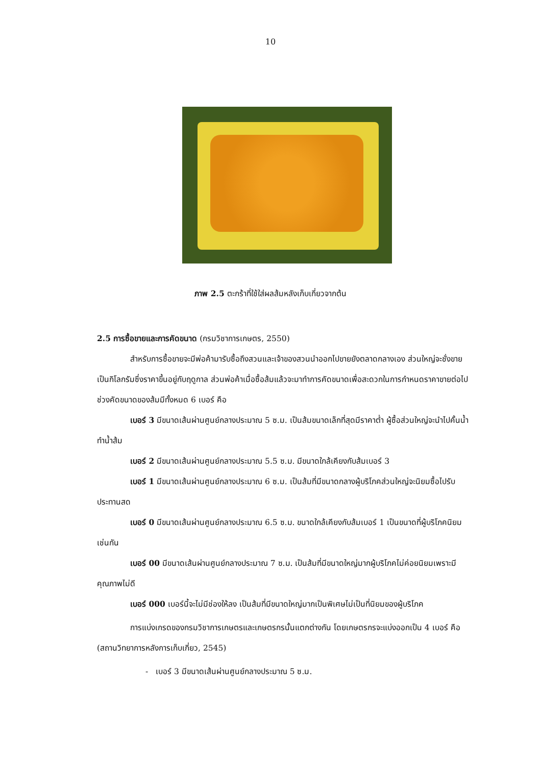10
ภาพ 2.5 ตะกร้าที่ใช้ใส่ผลส้มหลังเก็บเกี่ยวจากต้น
2.5 การซื้อขายและการคัดขนาด (กรมวิชาการเกษตร, 2550)
สำหรับการซื้อขายจะมีพ่อค้ามารับซื้อถึงสวนและเจ้าของสวนนำออกไปขายยังตลาดกลางเอง ส่วนใหญ่จะชั่งขายเป็นกิโลกรัมซึ่งราคาขึ้นอยู่กับฤดูกาล ส่วนพ่อค้าเมื่อซื้อส้มแล้วจะมาทำการคัดขนาดเพื่อสะดวกในการกำหนดราคาขายต่อไป ช่วงคัดขนาดของส้มมีทั้งหมด 6 เบอร์ คือ
เบอร์ 3 มีขนาดเส้นผ่านศูนย์กลางประมาณ 5 ซ.ม. เป็นส้มขนาดเล็กที่สุดมีราคาต่ำ ผู้ซื้อส่วนใหญ่จะนำไปคั้นน้ำทำน้ำส้ม
เบอร์ 2 มีขนาดเส้นผ่านศูนย์กลางประมาณ 5.5 ซ.ม. มีขนาดใกล้เคียงกับส้มเบอร์ 3
เบอร์ 1 มีขนาดเส้นผ่านศูนย์กลางประมาณ 6 ซ.ม. เป็นส้มที่มีขนาดกลางผู้บริโภคส่วนใหญ่จะนิยมซื้อไปรับประทานสด
เบอร์ 0 มีขนาดเส้นผ่านศูนย์กลางประมาณ 6.5 ซ.ม. ขนาดใกล้เคียงกับส้มเบอร์ 1 เป็นขนาดที่ผู้บริโภคนิยมเช่นกัน
เบอร์ 00 มีขนาดเส้นผ่านศูนย์กลางประมาณ 7 ซ.ม. เป็นส้มที่มีขนาดใหญ่มากผู้บริโภคไม่ค่อยนิยมเพราะมีคุณภาพไม่ดี
เบอร์ 000 เบอร์นี้จะไม่มีช่องให้ลง เป็นส้มที่มีขนาดใหญ่มากเป็นพิเศษไม่เป็นที่นิยมของผู้บริโภค
การแบ่งเกรดของกรมวิชาการเกษตรและเกษตรกรนั้นแตกต่างกัน โดยเกษตรกรจะแบ่งออกเป็น 4 เบอร์ คือ (สถานวิทยาการหลังการเก็บเกี่ยว, 2545)
- เบอร์ 3 มีขนาดเส้นผ่านศูนย์กลางประมาณ 5 ซ.ม.